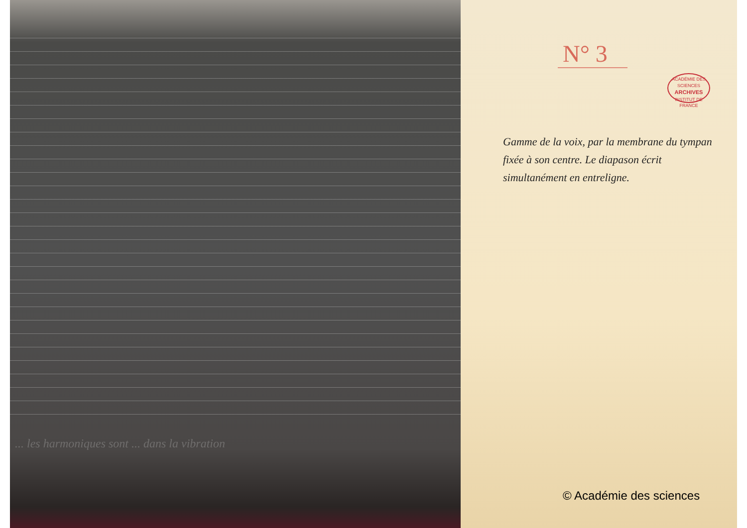... les harmoniques sont ... dans la vibration
N° 3
ACADÉMIE DES SCIENCES
ARCHIVES
INSTITUT DE FRANCE
Gamme de la voix, par la membrane du tympan fixée à son centre. Le diapason écrit simultanément en entreligne.
© Académie des sciences